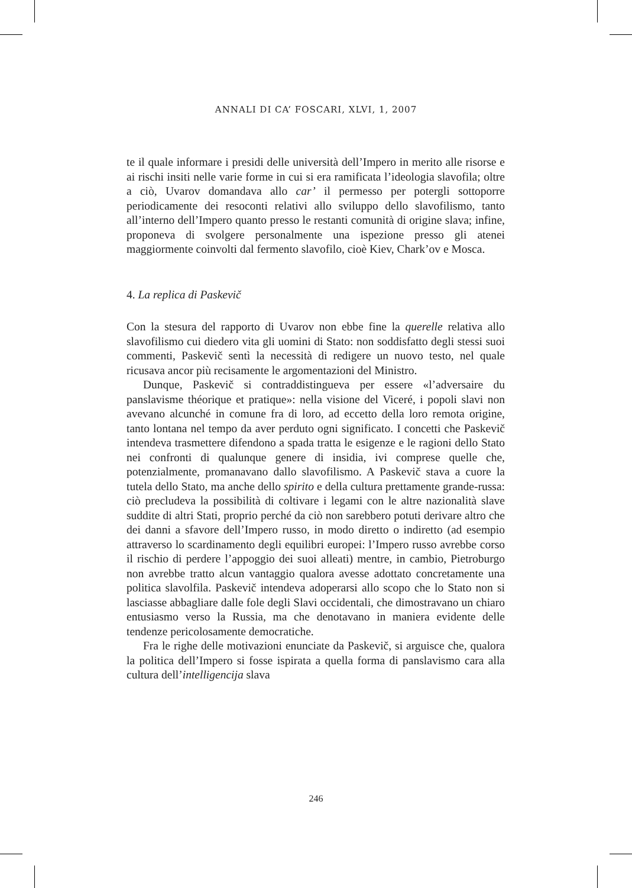ANNALI DI CA’ FOSCARI, XLVI, 1, 2007
te il quale informare i presidi delle università dell’Impero in merito alle risorse e ai rischi insiti nelle varie forme in cui si era ramificata l’ideologia slavofila; oltre a ciò, Uvarov domandava allo car’ il permesso per potergli sottoporre periodicamente dei resoconti relativi allo sviluppo dello slavofilismo, tanto all’interno dell’Impero quanto presso le restanti comunità di origine slava; infine, proponeva di svolgere personalmente una ispezione presso gli atenei maggiormente coinvolti dal fermento slavofilo, cioè Kiev, Chark’ov e Mosca.
4. La replica di Paskevič
Con la stesura del rapporto di Uvarov non ebbe fine la querelle relativa allo slavofilismo cui diedero vita gli uomini di Stato: non soddisfatto degli stessi suoi commenti, Paskevič sentì la necessità di redigere un nuovo testo, nel quale ricusava ancor più recisamente le argomentazioni del Ministro.
Dunque, Paskevič si contraddistingueva per essere «l’adversaire du panslavisme théorique et pratique»: nella visione del Viceré, i popoli slavi non avevano alcunché in comune fra di loro, ad eccetto della loro remota origine, tanto lontana nel tempo da aver perduto ogni significato. I concetti che Paskevič intendeva trasmettere difendono a spada tratta le esigenze e le ragioni dello Stato nei confronti di qualunque genere di insidia, ivi comprese quelle che, potenzialmente, promanavano dallo slavofilismo. A Paskevič stava a cuore la tutela dello Stato, ma anche dello spirito e della cultura prettamente grande-russa: ciò precludeva la possibilità di coltivare i legami con le altre nazionalità slave suddite di altri Stati, proprio perché da ciò non sarebbero potuti derivare altro che dei danni a sfavore dell’Impero russo, in modo diretto o indiretto (ad esempio attraverso lo scardinamento degli equilibri europei: l’Impero russo avrebbe corso il rischio di perdere l’appoggio dei suoi alleati) mentre, in cambio, Pietroburgo non avrebbe tratto alcun vantaggio qualora avesse adottato concretamente una politica slavolfila. Paskevič intendeva adoperarsi allo scopo che lo Stato non si lasciasse abbagliare dalle fole degli Slavi occidentali, che dimostravano un chiaro entusiasmo verso la Russia, ma che denotavano in maniera evidente delle tendenze pericolosamente democratiche.
Fra le righe delle motivazioni enunciate da Paskevič, si arguisce che, qualora la politica dell’Impero si fosse ispirata a quella forma di panslavismo cara alla cultura dell’intelligencija slava
246